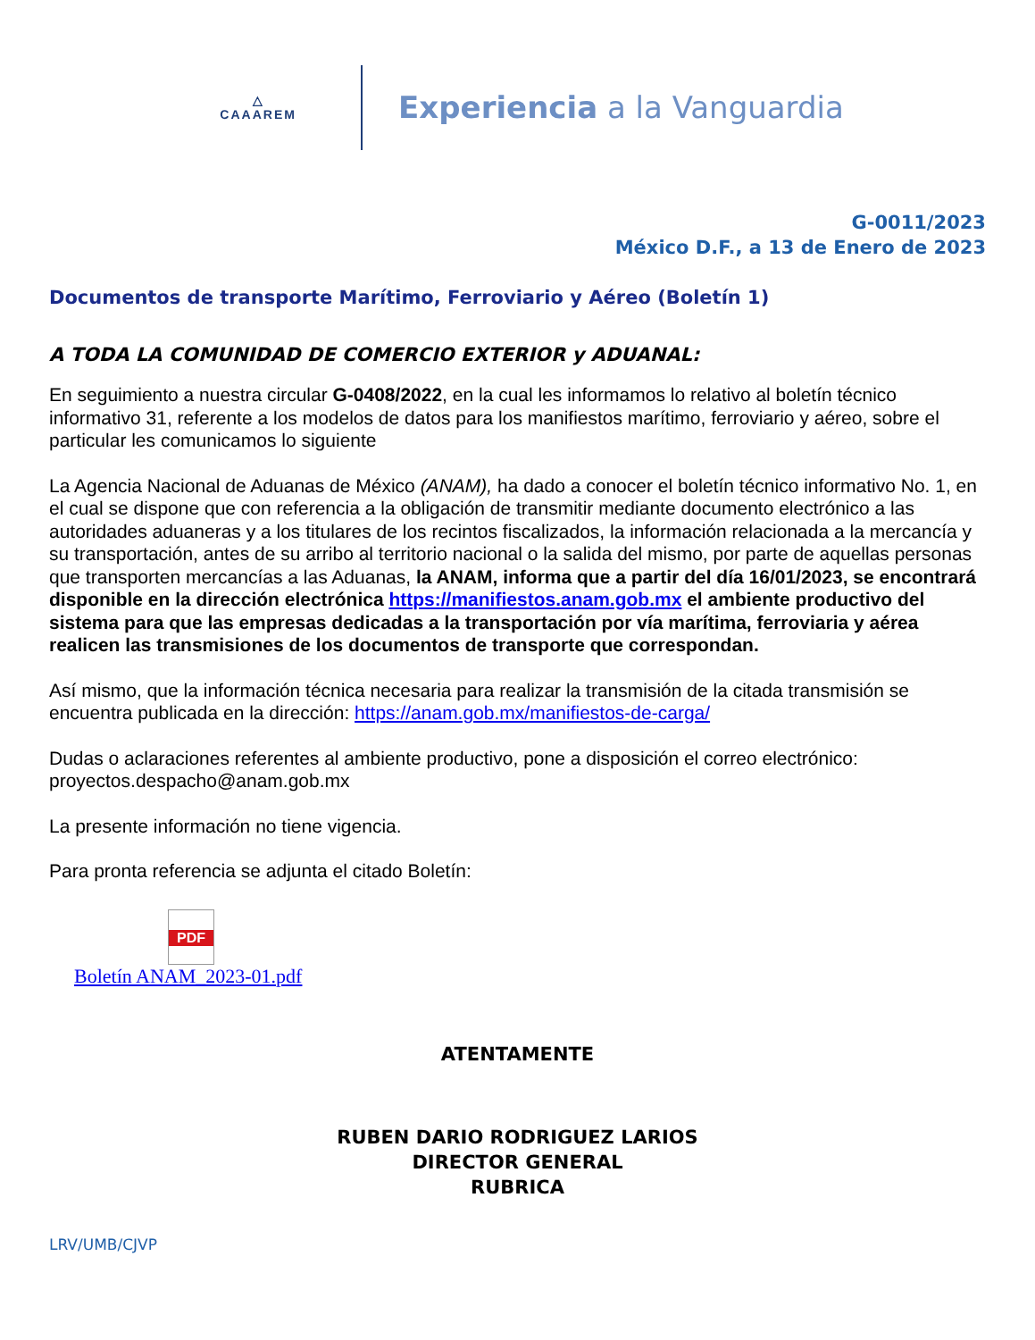△
CAAAREM
Experiencia a la Vanguardia
G-0011/2023
México D.F., a 13 de Enero de 2023
Documentos de transporte Marítimo, Ferroviario y Aéreo (Boletín 1)
A TODA LA COMUNIDAD DE COMERCIO EXTERIOR y ADUANAL:
En seguimiento a nuestra circular G-0408/2022, en la cual les informamos lo relativo al boletín técnico informativo 31, referente a los modelos de datos para los manifiestos marítimo, ferroviario y aéreo, sobre el particular les comunicamos lo siguiente
La Agencia Nacional de Aduanas de México (ANAM), ha dado a conocer el boletín técnico informativo No. 1, en el cual se dispone que con referencia a la obligación de transmitir mediante documento electrónico a las autoridades aduaneras y a los titulares de los recintos fiscalizados, la información relacionada a la mercancía y su transportación, antes de su arribo al territorio nacional o la salida del mismo, por parte de aquellas personas que transporten mercancías a las Aduanas, la ANAM, informa que a partir del día 16/01/2023, se encontrará disponible en la dirección electrónica https://manifiestos.anam.gob.mx el ambiente productivo del sistema para que las empresas dedicadas a la transportación por vía marítima, ferroviaria y aérea realicen las transmisiones de los documentos de transporte que correspondan.
Así mismo, que la información técnica necesaria para realizar la transmisión de la citada transmisión se encuentra publicada en la dirección: https://anam.gob.mx/manifiestos-de-carga/
Dudas o aclaraciones referentes al ambiente productivo, pone a disposición el correo electrónico: proyectos.despacho@anam.gob.mx
La presente información no tiene vigencia.
Para pronta referencia se adjunta el citado Boletín:
PDF
Boletín ANAM_2023-01.pdf
ATENTAMENTE
RUBEN DARIO RODRIGUEZ LARIOS
DIRECTOR GENERAL
RUBRICA
LRV/UMB/CJVP